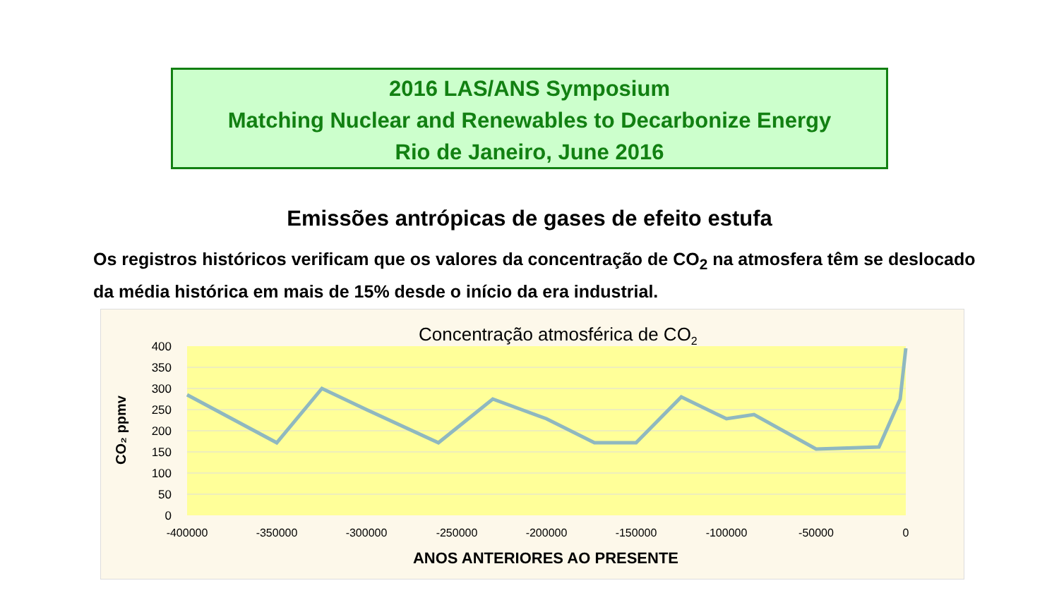2016 LAS/ANS Symposium
Matching Nuclear and Renewables to Decarbonize Energy
Rio de Janeiro, June 2016
Emissões antrópicas de gases de efeito estufa
Os registros históricos verificam que os valores da concentração de CO<sub>2</sub> na atmosfera têm se deslocado da média histórica em mais de 15% desde o início da era industrial.
Concentração atmosférica de CO2
400
350
300
250
200
150
100
50
0
-400000
-350000
-300000
-250000
-200000
-150000
-100000
-50000
0
ANOS ANTERIORES AO PRESENTE
CO₂ ppmv